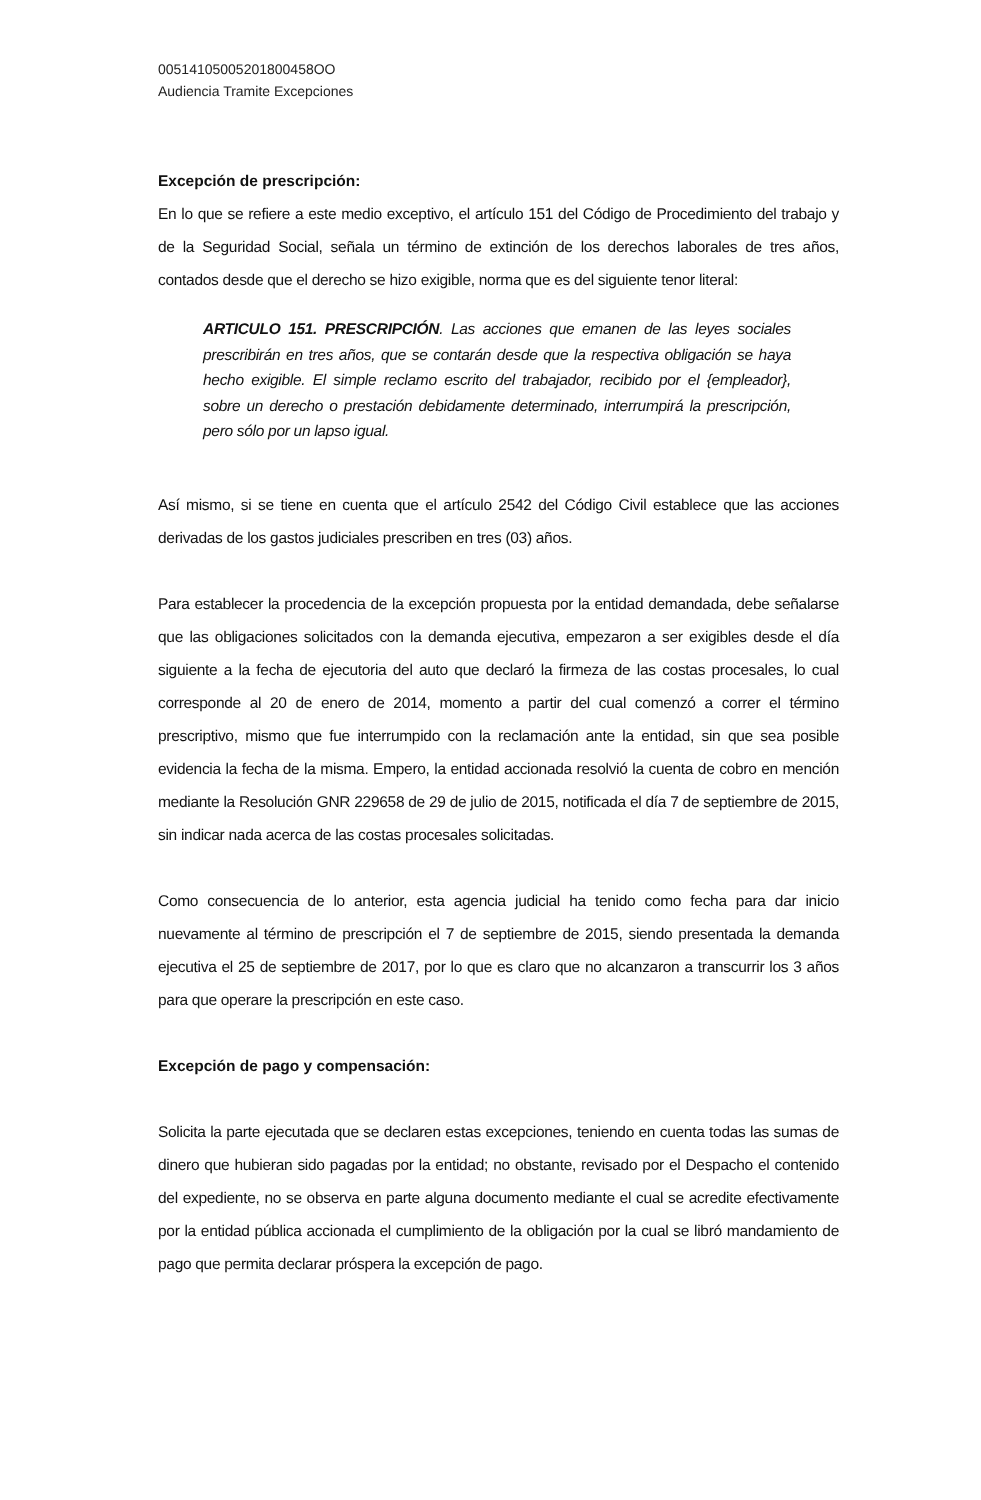00514105005201800458OO
Audiencia Tramite Excepciones
Excepción de prescripción:
En lo que se refiere a este medio exceptivo, el artículo 151 del Código de Procedimiento del trabajo y de la Seguridad Social, señala un término de extinción de los derechos laborales de tres años, contados desde que el derecho se hizo exigible, norma que es del siguiente tenor literal:
ARTICULO 151. PRESCRIPCIÓN. Las acciones que emanen de las leyes sociales prescribirán en tres años, que se contarán desde que la respectiva obligación se haya hecho exigible. El simple reclamo escrito del trabajador, recibido por el {empleador}, sobre un derecho o prestación debidamente determinado, interrumpirá la prescripción, pero sólo por un lapso igual.
Así mismo, si se tiene en cuenta que el artículo 2542 del Código Civil establece que las acciones derivadas de los gastos judiciales prescriben en tres (03) años.
Para establecer la procedencia de la excepción propuesta por la entidad demandada, debe señalarse que las obligaciones solicitados con la demanda ejecutiva, empezaron a ser exigibles desde el día siguiente a la fecha de ejecutoria del auto que declaró la firmeza de las costas procesales, lo cual corresponde al 20 de enero de 2014, momento a partir del cual comenzó a correr el término prescriptivo, mismo que fue interrumpido con la reclamación ante la entidad, sin que sea posible evidencia la fecha de la misma. Empero, la entidad accionada resolvió la cuenta de cobro en mención mediante la Resolución GNR 229658 de 29 de julio de 2015, notificada el día 7 de septiembre de 2015, sin indicar nada acerca de las costas procesales solicitadas.
Como consecuencia de lo anterior, esta agencia judicial ha tenido como fecha para dar inicio nuevamente al término de prescripción el 7 de septiembre de 2015, siendo presentada la demanda ejecutiva el 25 de septiembre de 2017, por lo que es claro que no alcanzaron a transcurrir los 3 años para que operare la prescripción en este caso.
Excepción de pago y compensación:
Solicita la parte ejecutada que se declaren estas excepciones, teniendo en cuenta todas las sumas de dinero que hubieran sido pagadas por la entidad; no obstante, revisado por el Despacho el contenido del expediente, no se observa en parte alguna documento mediante el cual se acredite efectivamente por la entidad pública accionada el cumplimiento de la obligación por la cual se libró mandamiento de pago que permita declarar próspera la excepción de pago.